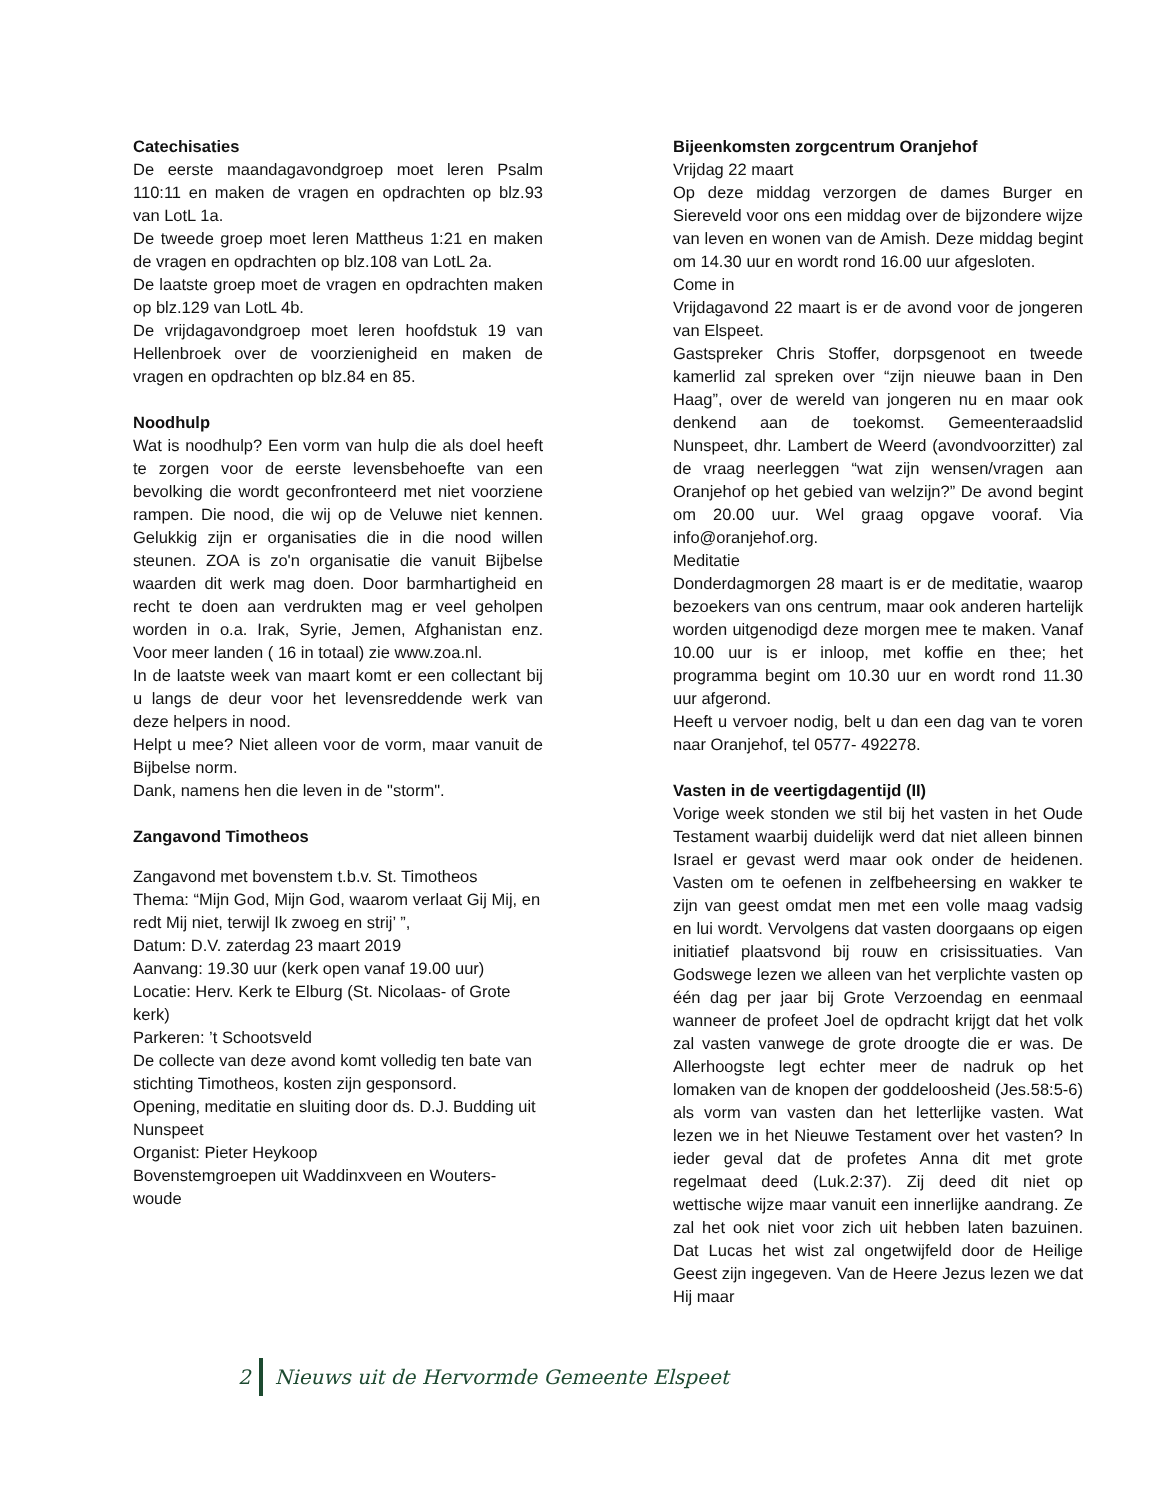Catechisaties
De eerste maandagavondgroep moet leren Psalm 110:11 en maken de vragen en opdrachten op blz.93 van LotL 1a.
De tweede groep moet leren Mattheus 1:21 en maken de vragen en opdrachten op blz.108 van LotL 2a.
De laatste groep moet de vragen en opdrachten maken op blz.129 van LotL 4b.
De vrijdagavondgroep moet leren hoofdstuk 19 van Hellenbroek over de voorzienigheid en maken de vragen en opdrachten op blz.84 en 85.
Noodhulp
Wat is noodhulp? Een vorm van hulp die als doel heeft te zorgen voor de eerste levensbehoefte van een bevolking die wordt geconfronteerd met niet voorziene rampen. Die nood, die wij op de Veluwe niet kennen. Gelukkig zijn er organisaties die in die nood willen steunen. ZOA is zo'n organisatie die vanuit Bijbelse waarden dit werk mag doen. Door barmhartigheid en recht te doen aan verdrukten mag er veel geholpen worden in o.a. Irak, Syrie, Jemen, Afghanistan enz. Voor meer landen ( 16 in totaal) zie www.zoa.nl.
In de laatste week van maart komt er een collectant bij u langs de deur voor het levensreddende werk van deze helpers in nood.
Helpt u mee? Niet alleen voor de vorm, maar vanuit de Bijbelse norm.
Dank, namens hen die leven in de "storm".
Zangavond Timotheos
Zangavond met bovenstem t.b.v. St. Timotheos
Thema: “Mijn God, Mijn God, waarom verlaat Gij Mij, en redt Mij niet, terwijl Ik zwoeg en strij’ ”,
Datum: D.V. zaterdag 23 maart 2019
Aanvang: 19.30 uur (kerk open vanaf 19.00 uur)
Locatie: Herv. Kerk te Elburg (St. Nicolaas- of Grote kerk)
Parkeren: ’t Schootsveld
De collecte van deze avond komt volledig ten bate van stichting Timotheos, kosten zijn gesponsord.
Opening, meditatie en sluiting door ds. D.J. Budding uit Nunspeet
Organist: Pieter Heykoop
Bovenstemgroepen uit Waddinxveen en Wouters-woude
Bijeenkomsten zorgcentrum Oranjehof
Vrijdag 22 maart
Op deze middag verzorgen de dames Burger en Siereveld voor ons een middag over de bijzondere wijze van leven en wonen van de Amish. Deze middag begint om 14.30 uur en wordt rond 16.00 uur afgesloten.
Come in
Vrijdagavond 22 maart is er de avond voor de jongeren van Elspeet.
Gastspreker Chris Stoffer, dorpsgenoot en tweede kamerlid zal spreken over “zijn nieuwe baan in Den Haag”, over de wereld van jongeren nu en maar ook denkend aan de toekomst. Gemeenteraadslid Nunspeet, dhr. Lambert de Weerd (avondvoorzitter) zal de vraag neerleggen “wat zijn wensen/vragen aan Oranjehof op het gebied van welzijn?” De avond begint om 20.00 uur. Wel graag opgave vooraf. Via info@oranjehof.org.
Meditatie
Donderdagmorgen 28 maart is er de meditatie, waarop bezoekers van ons centrum, maar ook anderen hartelijk worden uitgenodigd deze morgen mee te maken. Vanaf 10.00 uur is er inloop, met koffie en thee; het programma begint om 10.30 uur en wordt rond 11.30 uur afgerond.
Heeft u vervoer nodig, belt u dan een dag van te voren naar Oranjehof, tel 0577- 492278.
Vasten in de veertigdagentijd (II)
Vorige week stonden we stil bij het vasten in het Oude Testament waarbij duidelijk werd dat niet alleen binnen Israel er gevast werd maar ook onder de heidenen. Vasten om te oefenen in zelfbeheersing en wakker te zijn van geest omdat men met een volle maag vadsig en lui wordt. Vervolgens dat vasten doorgaans op eigen initiatief plaatsvond bij rouw en crisissituaties. Van Godswege lezen we alleen van het verplichte vasten op één dag per jaar bij Grote Verzoendag en eenmaal wanneer de profeet Joel de opdracht krijgt dat het volk zal vasten vanwege de grote droogte die er was. De Allerhoogste legt echter meer de nadruk op het lomaken van de knopen der goddeloosheid (Jes.58:5-6) als vorm van vasten dan het letterlijke vasten. Wat lezen we in het Nieuwe Testament over het vasten? In ieder geval dat de profetes Anna dit met grote regelmaat deed (Luk.2:37). Zij deed dit niet op wettische wijze maar vanuit een innerlijke aandrang. Ze zal het ook niet voor zich uit hebben laten bazuinen. Dat Lucas het wist zal ongetwijfeld door de Heilige Geest zijn ingegeven. Van de Heere Jezus lezen we dat Hij maar
2 Nieuws uit de Hervormde Gemeente Elspeet